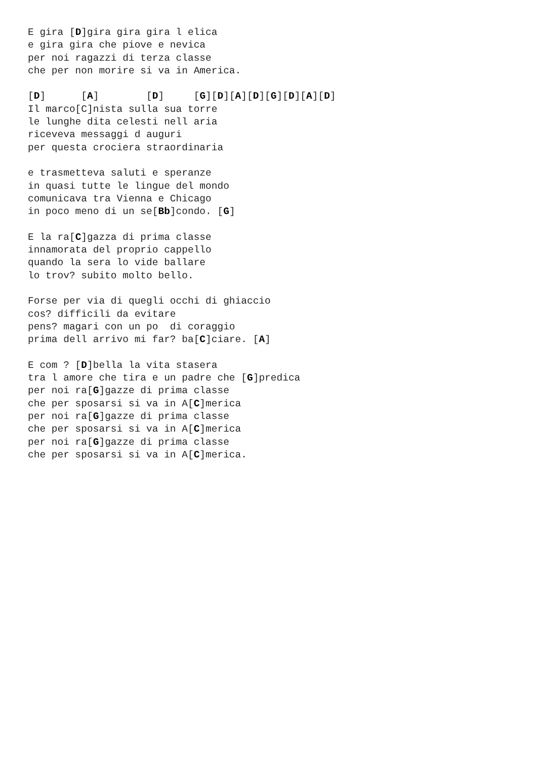E gira [D]gira gira gira l elica
e gira gira che piove e nevica
per noi ragazzi di terza classe
che per non morire si va in America.

[D]      [A]        [D]     [G][D][A][D][G][D][A][D]
Il marco[C]nista sulla sua torre
le lunghe dita celesti nell aria
riceveva messaggi d auguri
per questa crociera straordinaria

e trasmetteva saluti e speranze
in quasi tutte le lingue del mondo
comunicava tra Vienna e Chicago
in poco meno di un se[Bb]condo. [G]

E la ra[C]gazza di prima classe
innamorata del proprio cappello
quando la sera lo vide ballare
lo trov? subito molto bello.

Forse per via di quegli occhi di ghiaccio
cos? difficili da evitare
pens? magari con un po  di coraggio
prima dell arrivo mi far? ba[C]ciare. [A]

E com ? [D]bella la vita stasera
tra l amore che tira e un padre che [G]predica
per noi ra[G]gazze di prima classe
che per sposarsi si va in A[C]merica
per noi ra[G]gazze di prima classe
che per sposarsi si va in A[C]merica
per noi ra[G]gazze di prima classe
che per sposarsi si va in A[C]merica.